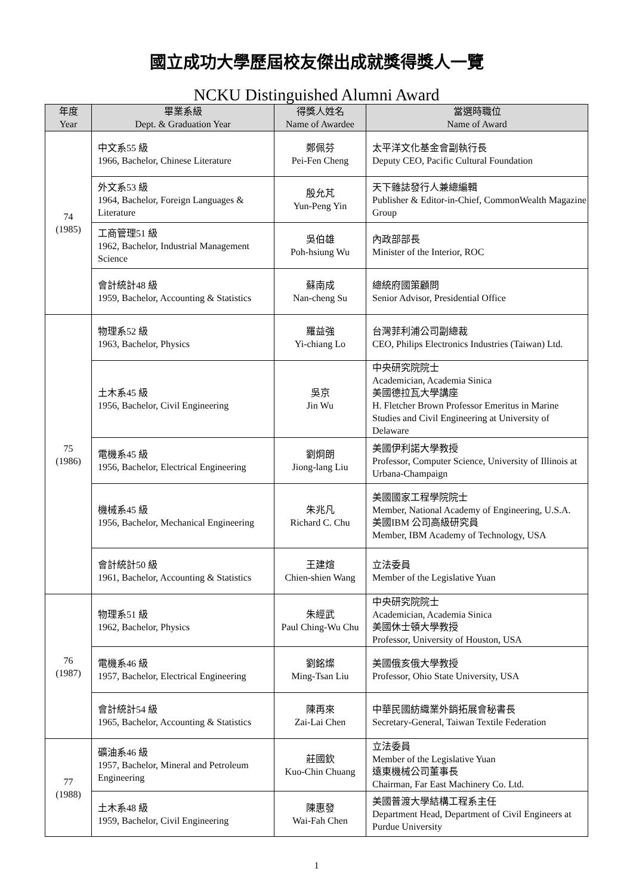國立成功大學歷屆校友傑出成就獎得獎人一覽
NCKU Distinguished Alumni Award
| 年度 Year | 畢業系級 Dept. & Graduation Year | 得獎人姓名 Name of Awardee | 當選時職位 Name of Award |
| --- | --- | --- | --- |
| 74 (1985) | 中文系55 級 1966, Bachelor, Chinese Literature | 鄭佩芬 Pei-Fen Cheng | 太平洋文化基金會副執行長 Deputy CEO, Pacific Cultural Foundation |
| | 外文系53 級 1964, Bachelor, Foreign Languages & Literature | 殷允芃 Yun-Peng Yin | 天下雜誌發行人兼總編輯 Publisher & Editor-in-Chief, CommonWealth Magazine Group |
| | 工商管理51 級 1962, Bachelor, Industrial Management Science | 吳伯雄 Poh-hsiung Wu | 內政部部長 Minister of the Interior, ROC |
| | 會計統計48 級 1959, Bachelor, Accounting & Statistics | 蘇南成 Nan-cheng Su | 總統府國策顧問 Senior Advisor, Presidential Office |
| 75 (1986) | 物理系52 級 1963, Bachelor, Physics | 羅益強 Yi-chiang Lo | 台灣菲利浦公司副總裁 CEO, Philips Electronics Industries (Taiwan) Ltd. |
| | 土木系45 級 1956, Bachelor, Civil Engineering | 吳京 Jin Wu | 中央研究院院士 Academician, Academia Sinica 美國德拉瓦大學講座 H. Fletcher Brown Professor Emeritus in Marine Studies and Civil Engineering at University of Delaware |
| | 電機系45 級 1956, Bachelor, Electrical Engineering | 劉炯朗 Jiong-lang Liu | 美國伊利諾大學教授 Professor, Computer Science, University of Illinois at Urbana-Champaign |
| | 機械系45 級 1956, Bachelor, Mechanical Engineering | 朱兆凡 Richard C. Chu | 美國國家工程學院院士 Member, National Academy of Engineering, U.S.A. 美國IBM 公司高級研究員 Member, IBM Academy of Technology, USA |
| | 會計統計50 級 1961, Bachelor, Accounting & Statistics | 王建煊 Chien-shien Wang | 立法委員 Member of the Legislative Yuan |
| 76 (1987) | 物理系51 級 1962, Bachelor, Physics | 朱經武 Paul Ching-Wu Chu | 中央研究院院士 Academician, Academia Sinica 美國休士頓大學教授 Professor, University of Houston, USA |
| | 電機系46 級 1957, Bachelor, Electrical Engineering | 劉銘燦 Ming-Tsan Liu | 美國俄亥俄大學教授 Professor, Ohio State University, USA |
| | 會計統計54 級 1965, Bachelor, Accounting & Statistics | 陳再來 Zai-Lai Chen | 中華民國紡織業外銷拓展會秘書長 Secretary-General, Taiwan Textile Federation |
| 77 (1988) | 礦油系46 級 1957, Bachelor, Mineral and Petroleum Engineering | 莊國欽 Kuo-Chin Chuang | 立法委員 Member of the Legislative Yuan 遠東機械公司董事長 Chairman, Far East Machinery Co. Ltd. |
| | 土木系48 級 1959, Bachelor, Civil Engineering | 陳惠發 Wai-Fah Chen | 美國普渡大學結構工程系主任 Department Head, Department of Civil Engineers at Purdue University |
1